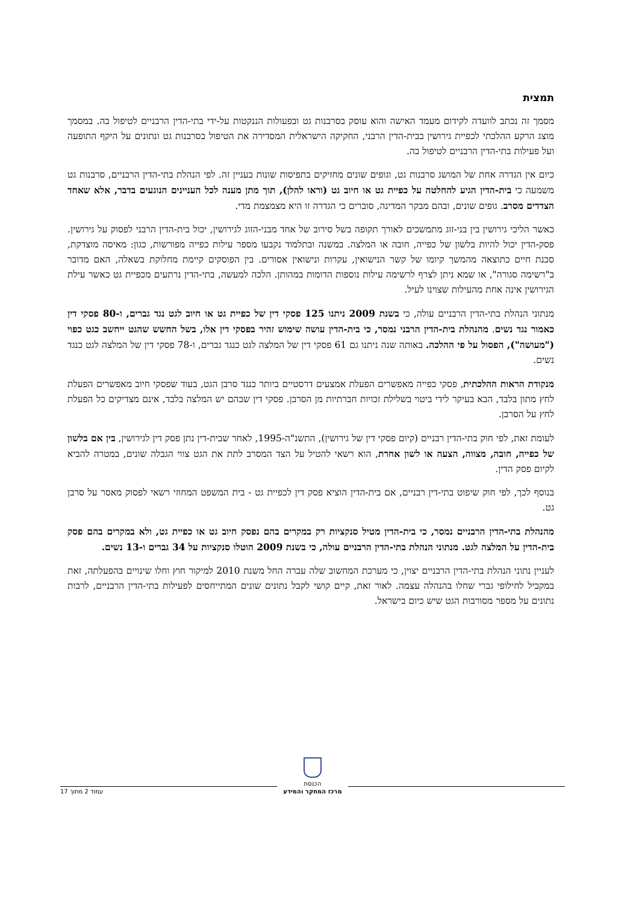תמצית
מסמך זה נכתב לוועדה לקידום מעמד האישה והוא עוסק בסרבנות גט ובפעולות הננקטות על-ידי בתי-הדין הרבניים לטיפול בה. במסמך מוצג הרקע ההלכתי לכפיית גירושין בבית-הדין הרבני, החקיקה הישראלית המסדירה את הטיפול בסרבנות גט ונתונים על היקף התופעה ועל פעילות בתי-הדין הרבניים לטיפול בה.
כיום אין הגדרה אחת של המושג סרבנות גט, וגופים שונים מחזיקים בתפיסות שונות בעניין זה. לפי הנהלת בתי-הדין הרבניים, סרבנות גט משמעה כי בית-הדין הגיע להחלטה על כפיית גט או חיוב גט (וראו להלן), תוך מתן מענה לכל העניינים הנוגעים בדבר, אלא שאחד הצדדים מסרב. גופים שונים, ובהם מבקר המדינה, סוברים כי הגדרה זו היא מצמצמת מדי.
כאשר הליכי גירושין בין בני-זוג מתמשכים לאורך תקופה בשל סירוב של אחד מבני-הזוג לגירושין, יכול בית-הדין הרבני לפסוק על גירושין. פסק-הדין יכול להיות בלשון של כפייה, חובה או המלצה. במשנה ובתלמוד נקבעו מספר עילות כפייה מפורשות, כגון: מאיסה מוצדקת, סכנת חיים כתוצאה מהמשך קיומו של קשר הנישואין, עקרות ונישואין אסורים. בין הפוסקים קיימת מחלוקת בשאלה, האם מדובר ב"רשימה סגורה", או שמא ניתן לצרף לרשימה עילות נוספות הדומות במהותן. הלכה למעשה, בתי-הדין נרתעים מכפיית גט כאשר עילת הגירושין אינה אחת מהעילות שצוינו לעיל.
מנתוני הנהלת בתי-הדין הרבניים עולה, כי בשנת 2009 ניתנו 125 פסקי דין של כפיית גט או חיוב לגט נגד גברים, ו-80 פסקי דין כאמור נגד נשים. מהנהלת בית-הדין הרבני נמסר, כי בית-הדין עושה שימוש זהיר בפסקי דין אלו, בשל החשש שהגט ייחשב כגט כפוי ("מעושה"), הפסול על פי ההלכה. באותה שנה ניתנו גם 61 פסקי דין של המלצה לגט כנגד גברים, ו-78 פסקי דין של המלצה לגט כנגד נשים.
מנקודת הראות ההלכתית, פסקי כפייה מאפשרים הפעלת אמצעים דרסטיים ביותר כנגד סרבן הגט, בעוד שפסקי חיוב מאפשרים הפעלת לחץ מתון בלבד, הבא בעיקר לידי ביטוי בשלילת זכויות חברתיות מן הסרבן. פסקי דין שבהם יש המלצה בלבד, אינם מצדיקים כל הפעלת לחץ על הסרבן.
לעומת זאת, לפי חוק בתי-הדין רבניים (קיום פסקי דין של גירושין), התשנ"ה-1995, לאחר שבית-דין נתן פסק דין לגירושין, בין אם בלשון של כפייה, חובה, מצווה, הצעה או לשון אחרת, הוא רשאי להטיל על הצד המסרב לתת את הגט צווי הגבלה שונים, במטרה להביא לקיום פסק הדין.
בנוסף לכך, לפי חוק שיפוט בתי-דין רבניים, אם בית-הדין הוציא פסק דין לכפיית גט - בית המשפט המחוזי רשאי לפסוק מאסר על סרבן גט.
מהנהלת בתי-הדין הרבניים נמסר, כי בית-הדין מטיל סנקציות רק במקרים בהם נפסק חיוב גט או כפיית גט, ולא במקרים בהם פסק בית-הדין על המלצה לגט. מנתוני הנהלת בתי-הדין הרבניים עולה, כי בשנת 2009 הוטלו סנקציות על 34 גברים ו-13 נשים.
לעניין נתוני הנהלת בתי-הדין הרבניים יצוין, כי מערכת המחשוב שלה עברה החל משנת 2010 למיקור חוץ וחלו שינויים בהפעלתה, זאת במקביל לחילופי גברי שחלו בהנהלה עצמה. לאור זאת, קיים קושי לקבל נתונים שונים המתייחסים לפעילות בתי-הדין הרבניים, לרבות נתונים על מספר מסורבות הגט שיש כיום בישראל.
הכנסת
מרכז המחקר והמידע עמוד 2 מתוך 17